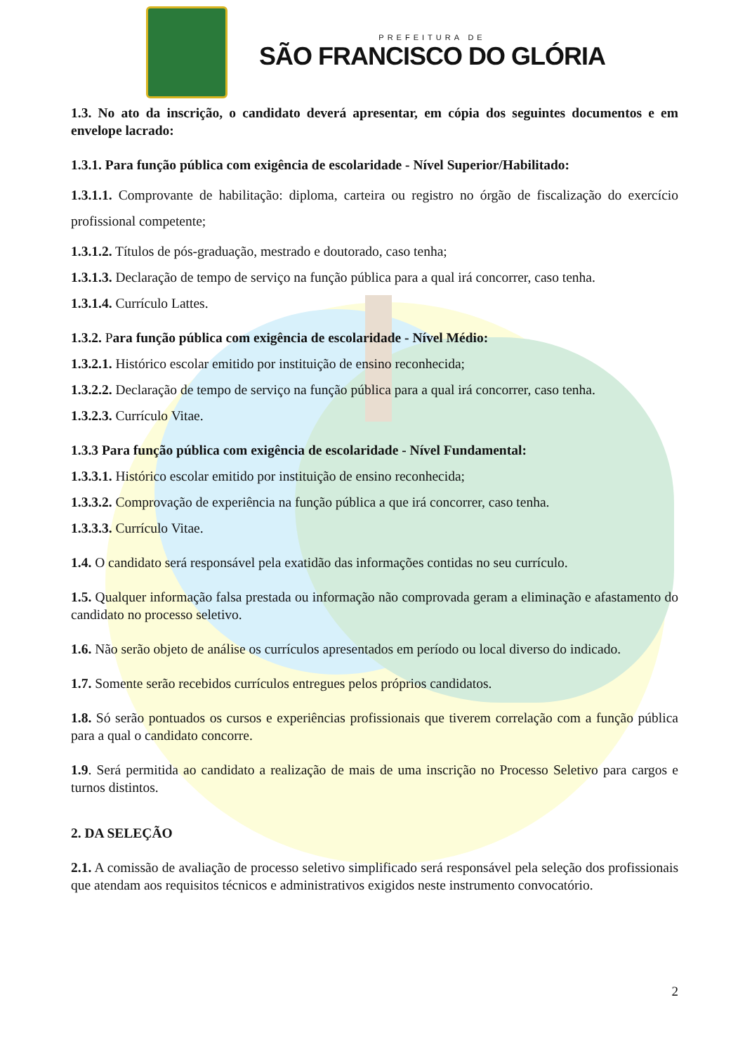PREFEITURA DE
SÃO FRANCISCO DO GLÓRIA
1.3. No ato da inscrição, o candidato deverá apresentar, em cópia dos seguintes documentos e em envelope lacrado:
1.3.1. Para função pública com exigência de escolaridade - Nível Superior/Habilitado:
1.3.1.1. Comprovante de habilitação: diploma, carteira ou registro no órgão de fiscalização do exercício profissional competente;
1.3.1.2. Títulos de pós-graduação, mestrado e doutorado, caso tenha;
1.3.1.3. Declaração de tempo de serviço na função pública para a qual irá concorrer, caso tenha.
1.3.1.4. Currículo Lattes.
1.3.2. Para função pública com exigência de escolaridade - Nível Médio:
1.3.2.1. Histórico escolar emitido por instituição de ensino reconhecida;
1.3.2.2. Declaração de tempo de serviço na função pública para a qual irá concorrer, caso tenha.
1.3.2.3. Currículo Vitae.
1.3.3 Para função pública com exigência de escolaridade - Nível Fundamental:
1.3.3.1. Histórico escolar emitido por instituição de ensino reconhecida;
1.3.3.2. Comprovação de experiência na função pública a que irá concorrer, caso tenha.
1.3.3.3. Currículo Vitae.
1.4. O candidato será responsável pela exatidão das informações contidas no seu currículo.
1.5. Qualquer informação falsa prestada ou informação não comprovada geram a eliminação e afastamento do candidato no processo seletivo.
1.6. Não serão objeto de análise os currículos apresentados em período ou local diverso do indicado.
1.7. Somente serão recebidos currículos entregues pelos próprios candidatos.
1.8. Só serão pontuados os cursos e experiências profissionais que tiverem correlação com a função pública para a qual o candidato concorre.
1.9. Será permitida ao candidato a realização de mais de uma inscrição no Processo Seletivo para cargos e turnos distintos.
2. DA SELEÇÃO
2.1. A comissão de avaliação de processo seletivo simplificado será responsável pela seleção dos profissionais que atendam aos requisitos técnicos e administrativos exigidos neste instrumento convocatório.
2